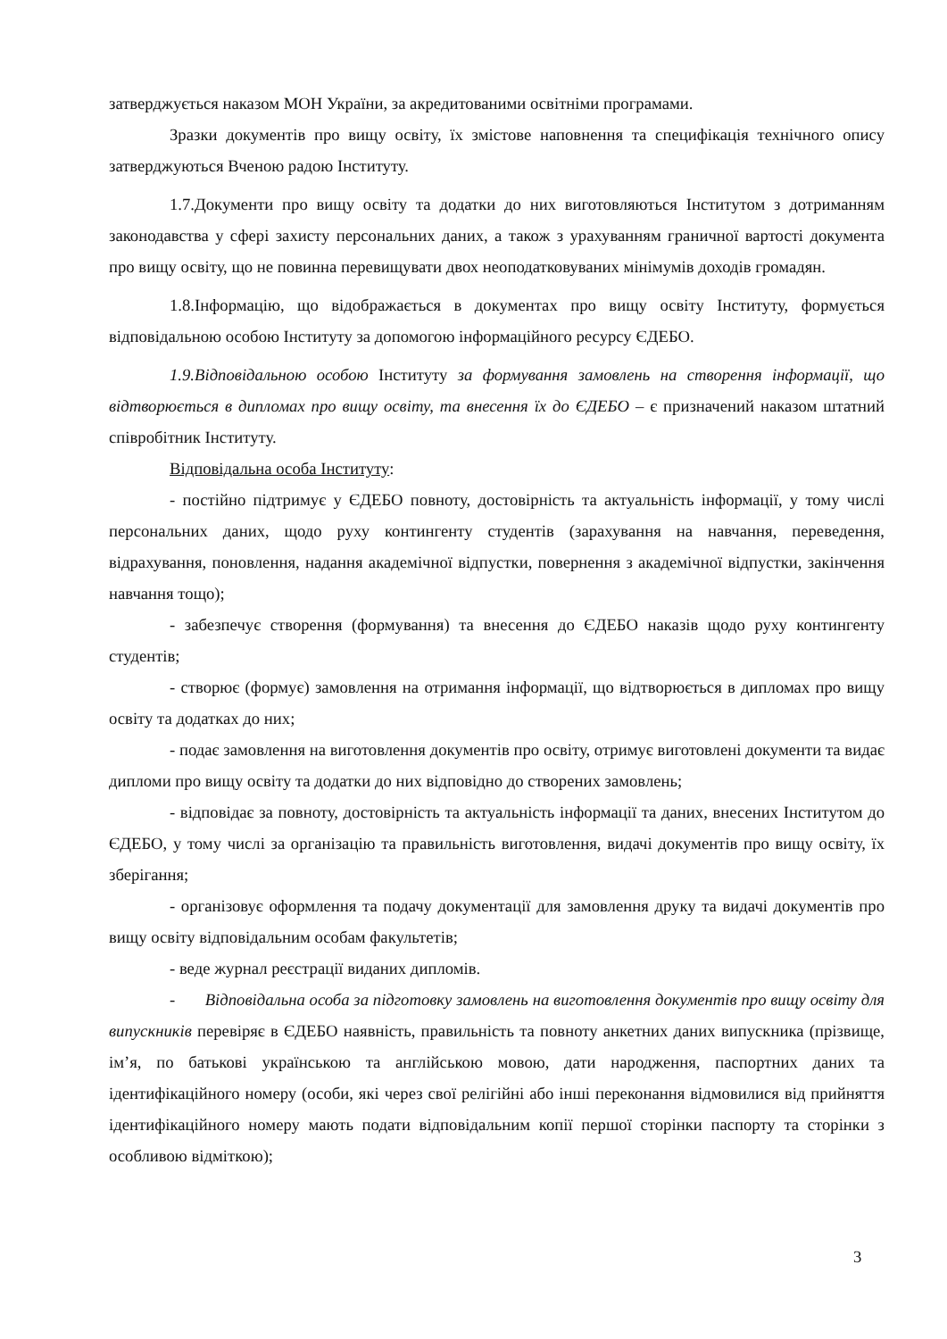затверджується наказом МОН України, за акредитованими освітніми програмами.
Зразки документів про вищу освіту, їх змістове наповнення та специфікація технічного опису затверджуються Вченою радою Інституту.
1.7.Документи про вищу освіту та додатки до них виготовляються Інститутом з дотриманням законодавства у сфері захисту персональних даних, а також з урахуванням граничної вартості документа про вищу освіту, що не повинна перевищувати двох неоподатковуваних мінімумів доходів громадян.
1.8.Інформацію, що відображається в документах про вищу освіту Інституту, формується відповідальною особою Інституту за допомогою інформаційного ресурсу ЄДЕБО.
1.9.Відповідальною особою Інституту за формування замовлень на створення інформації, що відтворюється в дипломах про вищу освіту, та внесення їх до ЄДЕБО – є призначений наказом штатний співробітник Інституту.
Відповідальна особа Інституту:
- постійно підтримує у ЄДЕБО повноту, достовірність та актуальність інформації, у тому числі персональних даних, щодо руху контингенту студентів (зарахування на навчання, переведення, відрахування, поновлення, надання академічної відпустки, повернення з академічної відпустки, закінчення навчання тощо);
- забезпечує створення (формування) та внесення до ЄДЕБО наказів щодо руху контингенту студентів;
- створює (формує) замовлення на отримання інформації, що відтворюється в дипломах про вищу освіту та додатках до них;
- подає замовлення на виготовлення документів про освіту, отримує виготовлені документи та видає дипломи про вищу освіту та додатки до них відповідно до створених замовлень;
- відповідає за повноту, достовірність та актуальність інформації та даних, внесених Інститутом до ЄДЕБО, у тому числі за організацію та правильність виготовлення, видачі документів про вищу освіту, їх зберігання;
- організовує оформлення та подачу документації для замовлення друку та видачі документів про вищу освіту відповідальним особам факультетів;
- веде журнал реєстрації виданих дипломів.
- Відповідальна особа за підготовку замовлень на виготовлення документів про вищу освіту для випускників перевіряє в ЄДЕБО наявність, правильність та повноту анкетних даних випускника (прізвище, ім’я, по батькові українською та англійською мовою, дати народження, паспортних даних та ідентифікаційного номеру (особи, які через свої релігійні або інші переконання відмовилися від прийняття ідентифікаційного номеру мають подати відповідальним копії першої сторінки паспорту та сторінки з особливою відміткою);
3